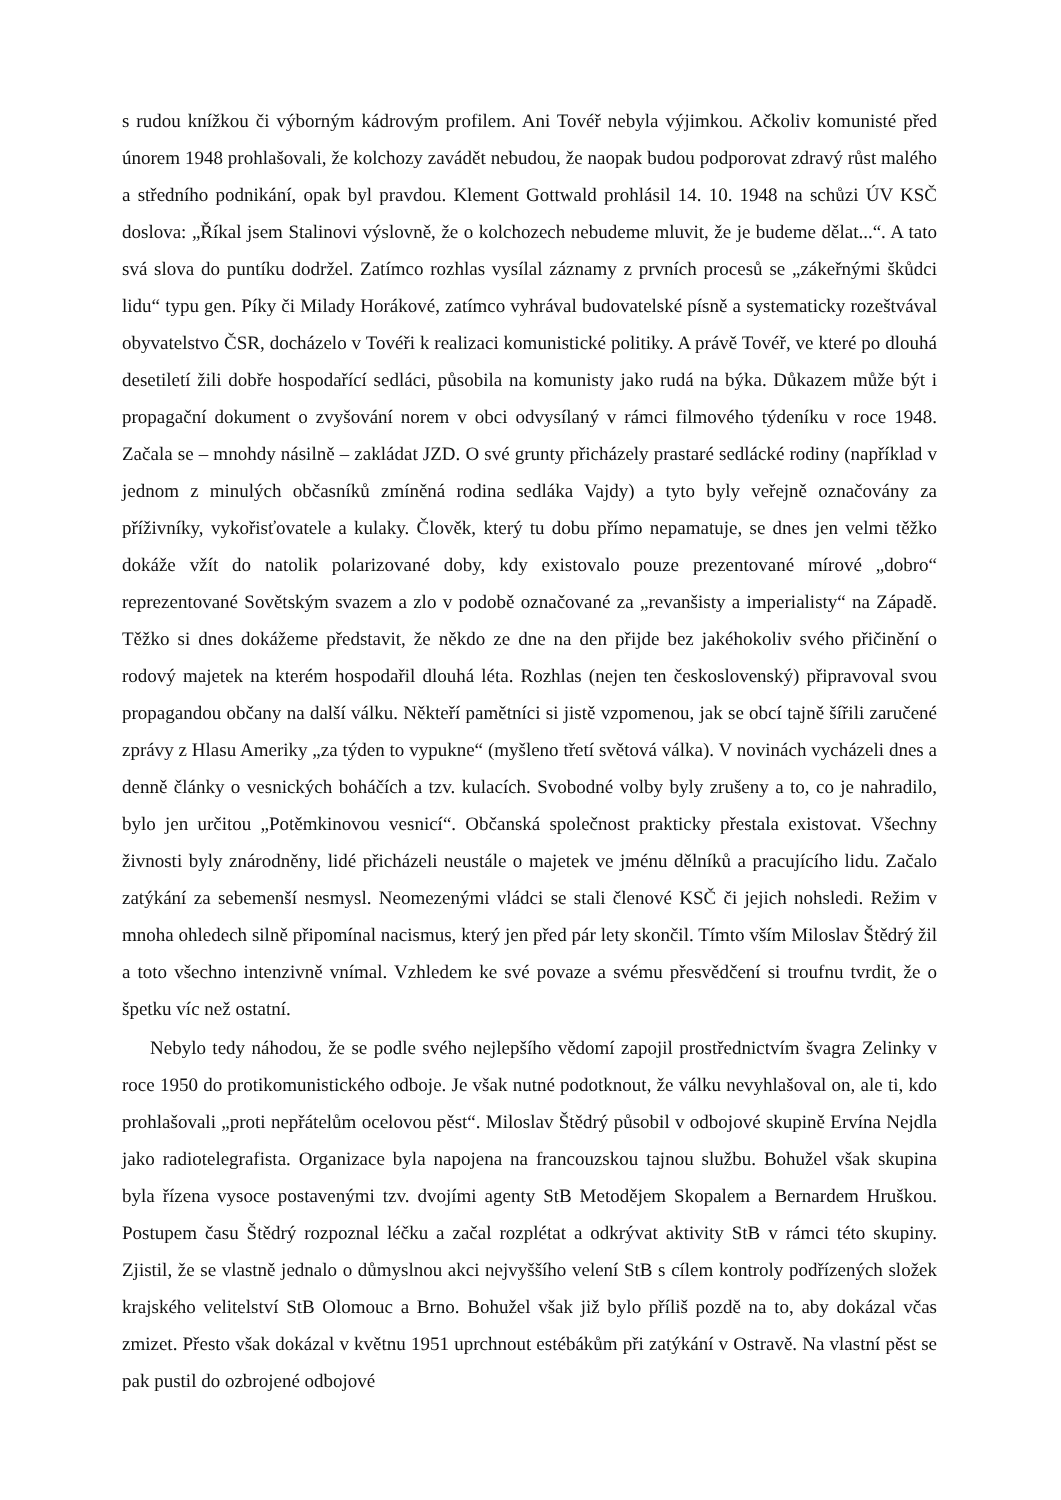s rudou knížkou či výborným kádrovým profilem. Ani Tovéř nebyla výjimkou. Ačkoliv komunisté před únorem 1948 prohlašovali, že kolchozy zavádět nebudou, že naopak budou podporovat zdravý růst malého a středního podnikání, opak byl pravdou. Klement Gottwald prohlásil 14. 10. 1948 na schůzi ÚV KSČ doslova: „Říkal jsem Stalinovi výslovně, že o kolchozech nebudeme mluvit, že je budeme dělat...“. A tato svá slova do puntíku dodržel. Zatímco rozhlas vysílal záznamy z prvních procesů se „zákeřnými škůdci lidu“ typu gen. Píky či Milady Horákové, zatímco vyhrával budovatelské písně a systematicky rozeštvával obyvatelstvo ČSR, docházelo v Tovéři k realizaci komunistické politiky. A právě Tovéř, ve které po dlouhá desetiletí žili dobře hospodařící sedláci, působila na komunisty jako rudá na býka. Důkazem může být i propagační dokument o zvyšování norem v obci odvysílaný v rámci filmového týdeníku v roce 1948. Začala se – mnohdy násilně – zakládat JZD. O své grunty přicházely prastaré sedlácké rodiny (například v jednom z minulých občasníků zmíněná rodina sedláka Vajdy) a tyto byly veřejně označovány za příživníky, vykořisťovatele a kulaky. Člověk, který tu dobu přímo nepamatuje, se dnes jen velmi těžko dokáže vžít do natolik polarizované doby, kdy existovalo pouze prezentované mírové „dobro“ reprezentované Sovětským svazem a zlo v podobě označované za „revanšisty a imperialisty“ na Západě. Těžko si dnes dokážeme představit, že někdo ze dne na den přijde bez jakéhokoliv svého přičinění o rodový majetek na kterém hospodařil dlouhá léta. Rozhlas (nejen ten československý) připravoval svou propagandou občany na další válku. Někteří pamětníci si jistě vzpomenou, jak se obcí tajně šířili zaručené zprávy z Hlasu Ameriky „za týden to vypukne“ (myšleno třetí světová válka). V novinách vycházeli dnes a denně články o vesnických boháčích a tzv. kulacích. Svobodné volby byly zrušeny a to, co je nahradilo, bylo jen určitou „Potěmkinovou vesnicí“. Občanská společnost prakticky přestala existovat. Všechny živnosti byly znárodněny, lidé přicházeli neustále o majetek ve jménu dělníků a pracujícího lidu. Začalo zatýkání za sebemenší nesmysl. Neomezenými vládci se stali členové KSČ či jejich nohsledi. Režim v mnoha ohledech silně připomínal nacismus, který jen před pár lety skončil. Tímto vším Miloslav Štědrý žil a toto všechno intenzivně vnímal. Vzhledem ke své povaze a svému přesvědčení si troufnu tvrdit, že o špetku víc než ostatní.
Nebylo tedy náhodou, že se podle svého nejlepšího vědomí zapojil prostřednictvím švagra Zelinky v roce 1950 do protikomunistického odboje. Je však nutné podotknout, že válku nevyhlašoval on, ale ti, kdo prohlašovali „proti nepřátelům ocelovou pěst“. Miloslav Štědrý působil v odbojové skupině Ervína Nejdla jako radiotelegrafista. Organizace byla napojena na francouzskou tajnou službu. Bohužel však skupina byla řízena vysoce postavenými tzv. dvojími agenty StB Metodějem Skopalem a Bernardem Hruškou. Postupem času Štědrý rozpoznal léčku a začal rozplétat a odkrývat aktivity StB v rámci této skupiny. Zjistil, že se vlastně jednalo o důmyslnou akci nejvyššího velení StB s cílem kontroly podřízených složek krajského velitelství StB Olomouc a Brno. Bohužel však již bylo příliš pozdě na to, aby dokázal včas zmizet. Přesto však dokázal v květnu 1951 uprchnout estébákům při zatýkání v Ostravě. Na vlastní pěst se pak pustil do ozbrojené odbojové